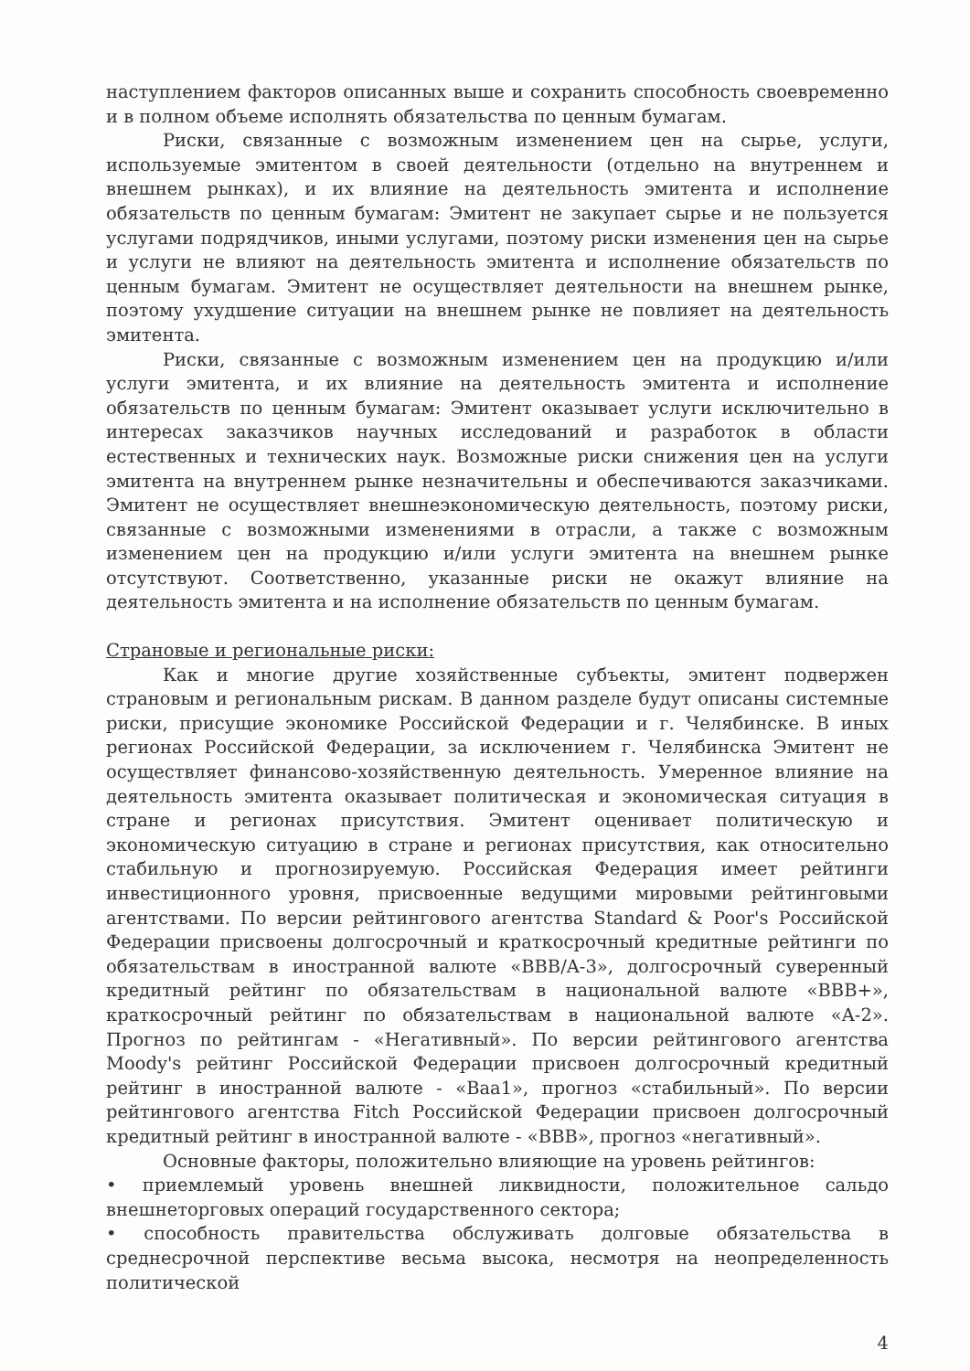наступлением факторов описанных выше и сохранить способность своевременно и в полном объеме исполнять обязательства по ценным бумагам.
Риски, связанные с возможным изменением цен на сырье, услуги, используемые эмитентом в своей деятельности (отдельно на внутреннем и внешнем рынках), и их влияние на деятельность эмитента и исполнение обязательств по ценным бумагам: Эмитент не закупает сырье и не пользуется услугами подрядчиков, иными услугами, поэтому риски изменения цен на сырье и услуги не влияют на деятельность эмитента и исполнение обязательств по ценным бумагам. Эмитент не осуществляет деятельности на внешнем рынке, поэтому ухудшение ситуации на внешнем рынке не повлияет на деятельность эмитента.
Риски, связанные с возможным изменением цен на продукцию и/или услуги эмитента, и их влияние на деятельность эмитента и исполнение обязательств по ценным бумагам: Эмитент оказывает услуги исключительно в интересах заказчиков научных исследований и разработок в области естественных и технических наук. Возможные риски снижения цен на услуги эмитента на внутреннем рынке незначительны и обеспечиваются заказчиками. Эмитент не осуществляет внешнеэкономическую деятельность, поэтому риски, связанные с возможными изменениями в отрасли, а также с возможным изменением цен на продукцию и/или услуги эмитента на внешнем рынке отсутствуют. Соответственно, указанные риски не окажут влияние на деятельность эмитента и на исполнение обязательств по ценным бумагам.
Страновые и региональные риски:
Как и многие другие хозяйственные субъекты, эмитент подвержен страновым и региональным рискам. В данном разделе будут описаны системные риски, присущие экономике Российской Федерации и г. Челябинске. В иных регионах Российской Федерации, за исключением г. Челябинска Эмитент не осуществляет финансово-хозяйственную деятельность. Умеренное влияние на деятельность эмитента оказывает политическая и экономическая ситуация в стране и регионах присутствия. Эмитент оценивает политическую и экономическую ситуацию в стране и регионах присутствия, как относительно стабильную и прогнозируемую. Российская Федерация имеет рейтинги инвестиционного уровня, присвоенные ведущими мировыми рейтинговыми агентствами. По версии рейтингового агентства Standard & Poor's Российской Федерации присвоены долгосрочный и краткосрочный кредитные рейтинги по обязательствам в иностранной валюте «BBB/A-3», долгосрочный суверенный кредитный рейтинг по обязательствам в национальной валюте «BBB+», краткосрочный рейтинг по обязательствам в национальной валюте «A-2». Прогноз по рейтингам - «Негативный». По версии рейтингового агентства Moody's рейтинг Российской Федерации присвоен долгосрочный кредитный рейтинг в иностранной валюте - «Baa1», прогноз «стабильный». По версии рейтингового агентства Fitch Российской Федерации присвоен долгосрочный кредитный рейтинг в иностранной валюте - «BBB», прогноз «негативный».
Основные факторы, положительно влияющие на уровень рейтингов:
• приемлемый уровень внешней ликвидности, положительное сальдо внешнеторговых операций государственного сектора;
• способность правительства обслуживать долговые обязательства в среднесрочной перспективе весьма высока, несмотря на неопределенность политической
4